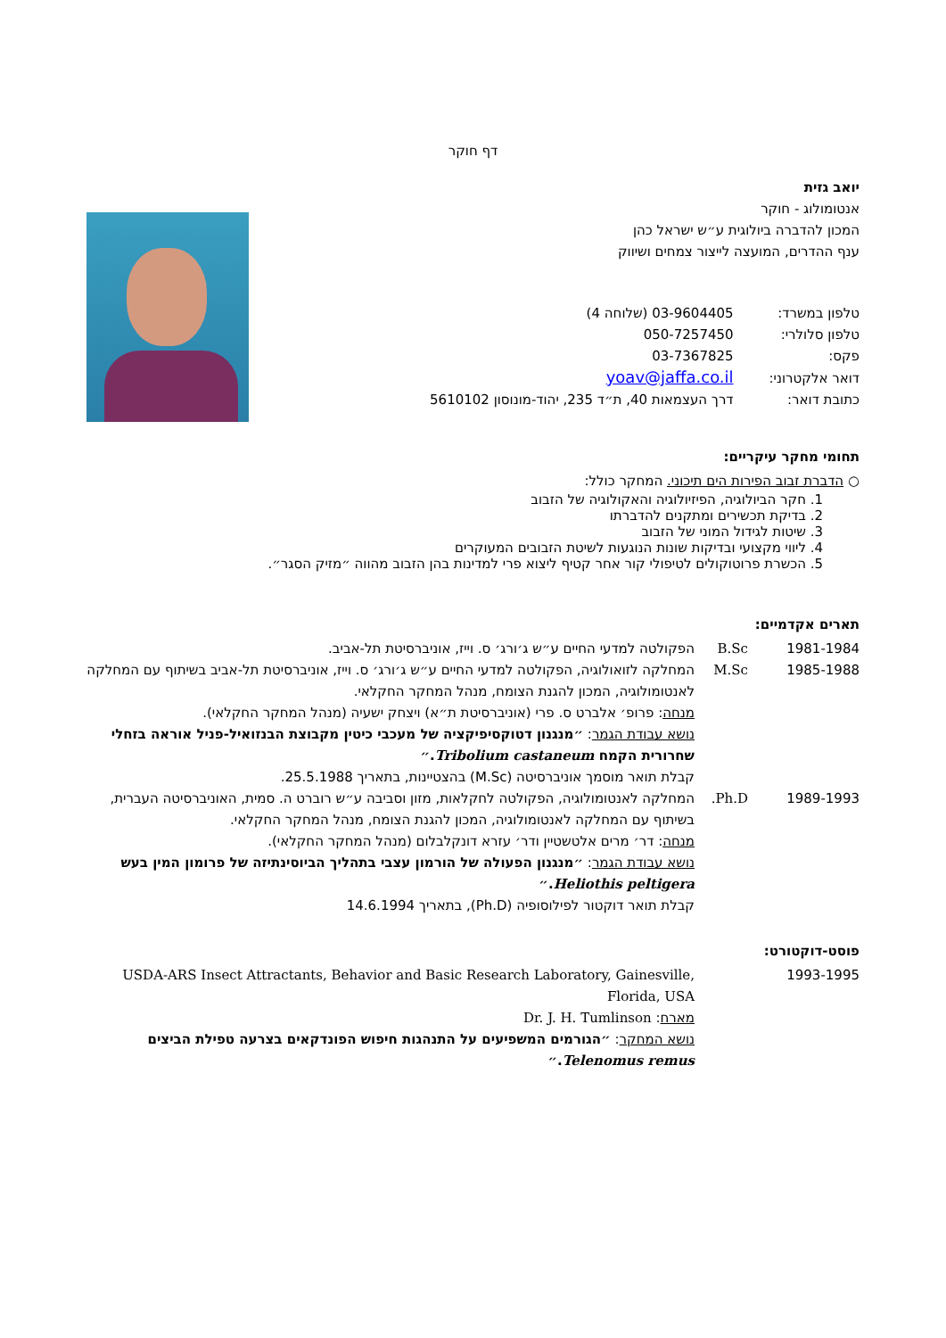דף חוקר
יואב גזית
אנטומולוג - חוקר
המכון להדברה ביולוגית ע״ש ישראל כהן
ענף ההדרים, המועצה לייצור צמחים ושיווק
| טלפון במשרד: | 03-9604405 (שלוחה 4) |
| טלפון סלולרי: | 050-7257450 |
| פקס: | 03-7367825 |
| דואר אלקטרוני: | yoav@jaffa.co.il |
| כתובת דואר: | דרך העצמאות 40, ת״ד 235, יהוד-מונוסון 5610102 |
תחומי מחקר עיקריים:
○ הדברת זבוב הפירות הים תיכוני. המחקר כולל:
1. חקר הביולוגיה, הפיזיולוגיה והאקולוגיה של הזבוב
2. בדיקת תכשירים ומתקנים להדברתו
3. שיטות לגידול המוני של הזבוב
4. ליווי מקצועי ובדיקות שונות הנוגעות לשיטת הזבובים המעוקרים
5. הכשרת פרוטוקולים לטיפולי קור אחר קטיף ליצוא פרי למדינות בהן הזבוב מהווה ״מזיק הסגר״.
תארים אקדמיים:
1981-1984
B.Sc
הפקולטה למדעי החיים ע״ש ג׳ורג׳ ס. וייז, אוניברסיטת תל-אביב.
1985-1988
M.Sc
המחלקה לזואולוגיה, הפקולטה למדעי החיים ע״ש ג׳ורג׳ ס. וייז, אוניברסיטת תל-אביב בשיתוף עם המחלקה לאנטומולוגיה, המכון להגנת הצומח, מנהל המחקר החקלאי.
מנחה: פרופ׳ אלברט ס. פרי (אוניברסיטת ת״א) ויצחק ישעיה (מנהל המחקר החקלאי).
נושא עבודת הגמר: ״מנגנון דטוקסיפיקציה של מעכבי כיטין מקבוצת הבנזואיל-פניל אוראה בזחלי שחרורית הקמח Tribolium castaneum.״
קבלת תואר מוסמך אוניברסיטה (M.Sc) בהצטיינות, בתאריך 25.5.1988.
1989-1993
Ph.D.
המחלקה לאנטומולוגיה, הפקולטה לחקלאות, מזון וסביבה ע״ש רוברט ה. סמית, האוניברסיטה העברית, בשיתוף עם המחלקה לאנטומולוגיה, המכון להגנת הצומח, מנהל המחקר החקלאי.
מנחה: דר׳ מרים אלטשטיין ודר׳ עזרא דונקלבלום (מנהל המחקר החקלאי).
נושא עבודת הגמר: ״מנגנון הפעולה של הורמון עצבי בתהליך הביוסינתיזה של פרומון המין בעש Heliothis peltigera.״
קבלת תואר דוקטור לפילוסופיה (Ph.D), בתאריך 14.6.1994
פוסט-דוקטורט:
1993-1995
USDA-ARS Insect Attractants, Behavior and Basic Research Laboratory, Gainesville, Florida, USA
מארח: Dr. J. H. Tumlinson
נושא המחקר: ״הגורמים המשפיעים על התנהגות חיפוש הפונדקאים בצרעה טפילת הביצים Telenomus remus.״